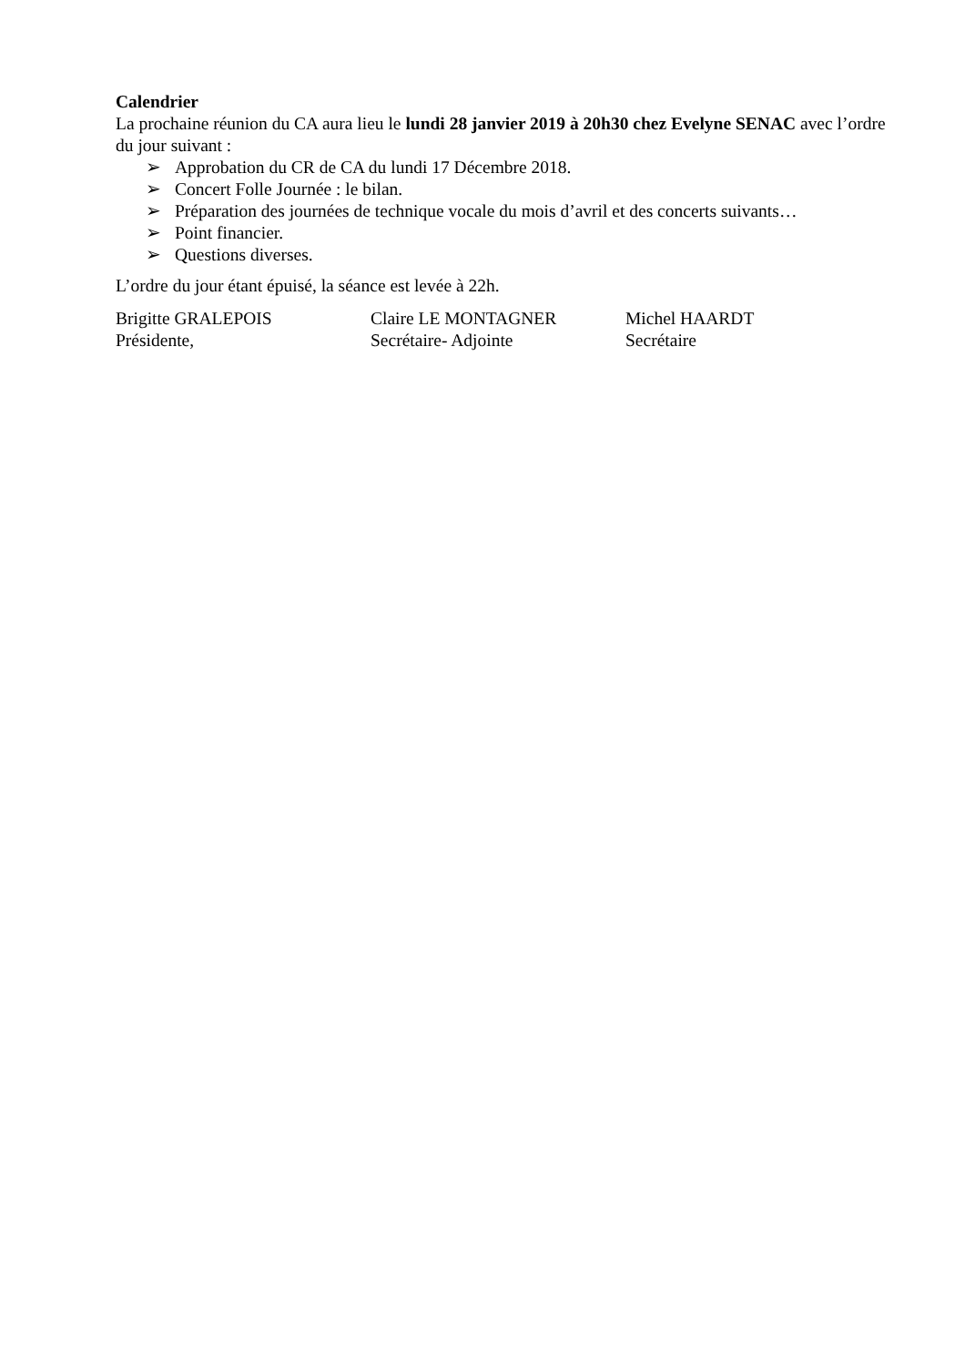Calendrier
La prochaine réunion du CA aura lieu le lundi 28 janvier 2019 à 20h30 chez Evelyne SENAC avec l’ordre du jour suivant :
➢ Approbation du CR de CA du lundi 17 Décembre 2018.
➢ Concert Folle Journée : le bilan.
➢ Préparation des journées de technique vocale du mois d’avril et des concerts suivants…
➢ Point financier.
➢ Questions diverses.
L’ordre du jour étant épuisé, la séance est levée à 22h.
Brigitte GRALEPOIS
Présidente,
Claire LE MONTAGNER
Secrétaire- Adjointe
Michel HAARDT
Secrétaire